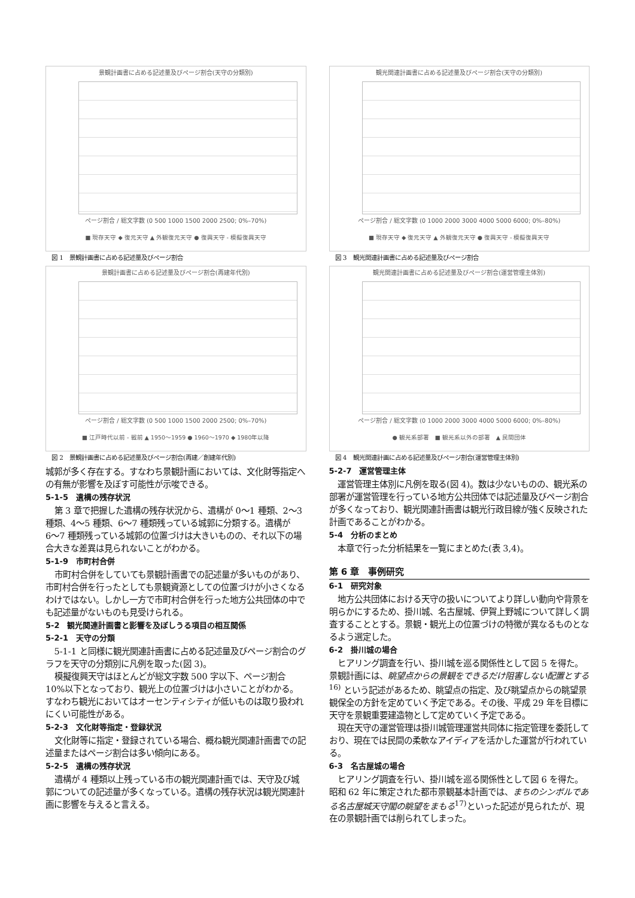景観計画書に占める記述量及びページ割合(天守の分類別)
ページ割合 / 総文字数 (0 500 1000 1500 2000 2500; 0%–70%)
■ 現存天守 ◆ 復元天守 ▲ 外観復元天守 ● 復興天守 - 模擬復興天守
図 1　景観計画書に占める記述量及びページ割合
景観計画書に占める記述量及びページ割合(再建年代別)
ページ割合 / 総文字数 (0 500 1000 1500 2000 2500; 0%–70%)
■ 江戸時代以前 - 戦前 ▲ 1950〜1959 ● 1960〜1970 ◆ 1980年以降
図 2　景観計画書に占める記述量及びページ割合(再建／創建年代別)
城郭が多く存在する。すなわち景観計画においては、文化財等指定への有無が影響を及ぼす可能性が示唆できる。
5-1-5　遺構の残存状況
第 3 章で把握した遺構の残存状況から、遺構が 0〜1 種類、2〜3 種類、4〜5 種類、6〜7 種類残っている城郭に分類する。遺構が 6〜7 種類残っている城郭の位置づけは大きいものの、それ以下の場合大きな差異は見られないことがわかる。
5-1-9　市町村合併
市町村合併をしていても景観計画書での記述量が多いものがあり、市町村合併を行ったとしても景観資源としての位置づけが小さくなるわけではない。しかし一方で市町村合併を行った地方公共団体の中でも記述量がないものも見受けられる。
5-2　観光関連計画書と影響を及ぼしうる項目の相互関係
5-2-1　天守の分類
5-1-1 と同様に観光関連計画書に占める記述量及びページ割合のグラフを天守の分類別に凡例を取った(図 3)。
模擬復興天守はほとんどが総文字数 500 字以下、ページ割合 10%以下となっており、観光上の位置づけは小さいことがわかる。すなわち観光においてはオーセンティシティが低いものは取り扱われにくい可能性がある。
5-2-3　文化財等指定・登録状況
文化財等に指定・登録されている場合、概ね観光関連計画書での記述量またはページ割合は多い傾向にある。
5-2-5　遺構の残存状況
遺構が 4 種類以上残っている市の観光関連計画では、天守及び城郭についての記述量が多くなっている。遺構の残存状況は観光関連計画に影響を与えると言える。
観光関連計画書に占める記述量及びページ割合(天守の分類別)
ページ割合 / 総文字数 (0 1000 2000 3000 4000 5000 6000; 0%–80%)
■ 現存天守 ◆ 復元天守 ▲ 外観復元天守 ● 復興天守 - 模擬復興天守
図 3　観光関連計画書に占める記述量及びページ割合
観光関連計画書に占める記述量及びページ割合(運営管理主体別)
ページ割合 / 総文字数 (0 1000 2000 3000 4000 5000 6000; 0%–80%)
● 観光系部署　■ 観光系以外の部署　▲ 民間団体
図 4　観光関連計画に占める記述量及びページ割合(運営管理主体別)
5-2-7　運営管理主体
運営管理主体別に凡例を取る(図 4)。数は少ないものの、観光系の部署が運営管理を行っている地方公共団体では記述量及びページ割合が多くなっており、観光関連計画書は観光行政目線が強く反映された計画であることがわかる。
5-4　分析のまとめ
本章で行った分析結果を一覧にまとめた(表 3,4)。
第 6 章　事例研究
6-1　研究対象
地方公共団体における天守の扱いについてより詳しい動向や背景を明らかにするため、掛川城、名古屋城、伊賀上野城について詳しく調査することとする。景観・観光上の位置づけの特徴が異なるものとなるよう選定した。
6-2　掛川城の場合
ヒアリング調査を行い、掛川城を巡る関係性として図 5 を得た。景観計画には、眺望点からの景観をできるだけ阻害しない配置とする<sup>16)</sup> という記述があるため、眺望点の指定、及び眺望点からの眺望景観保全の方針を定めていく予定である。その後、平成 29 年を目標に天守を景観重要建造物として定めていく予定である。
現在天守の運営管理は掛川城管理運営共同体に指定管理を委託しており、現在では民間の柔軟なアイディアを活かした運営が行われている。
6-3　名古屋城の場合
ヒアリング調査を行い、掛川城を巡る関係性として図 6 を得た。昭和 62 年に策定された都市景観基本計画では、まちのシンボルである名古屋城天守閣の眺望をまもる<sup>17)</sup>といった記述が見られたが、現在の景観計画では削られてしまった。